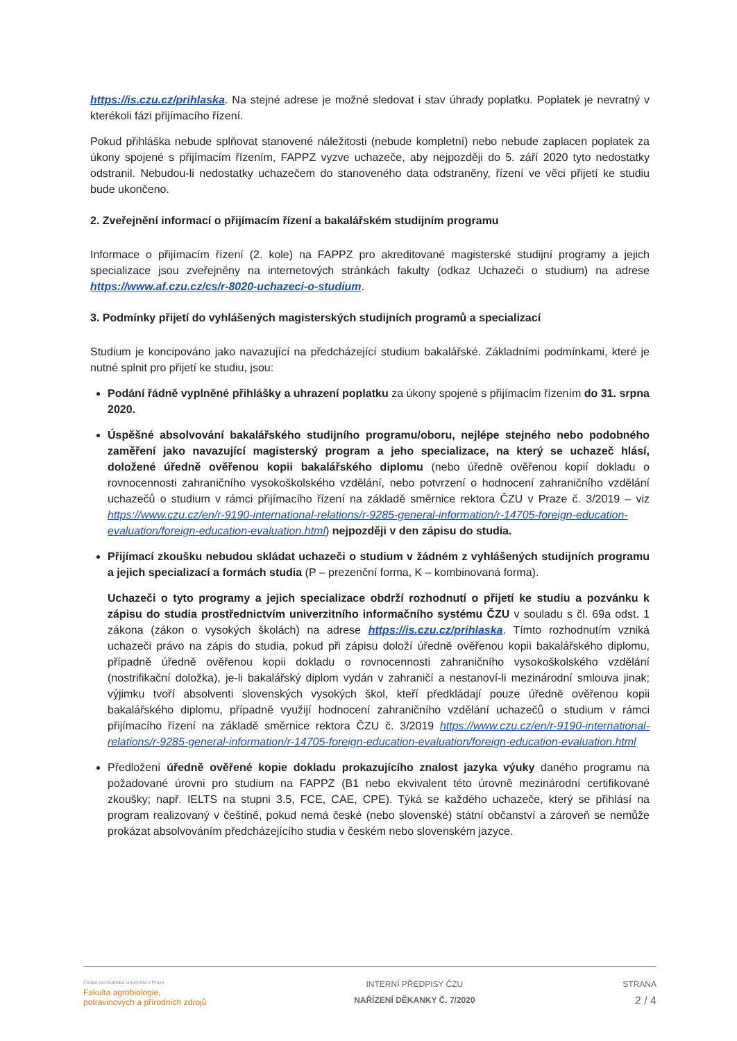https://is.czu.cz/prihlaska. Na stejné adrese je možné sledovat i stav úhrady poplatku. Poplatek je nevratný v kterékoli fázi přijímacího řízení.
Pokud přihláška nebude splňovat stanovené náležitosti (nebude kompletní) nebo nebude zaplacen poplatek za úkony spojené s přijímacím řízením, FAPPZ vyzve uchazeče, aby nejpozději do 5. září 2020 tyto nedostatky odstranil. Nebudou-li nedostatky uchazečem do stanoveného data odstraněny, řízení ve věci přijetí ke studiu bude ukončeno.
2. Zveřejnění informací o přijímacím řízení a bakalářském studijním programu
Informace o přijímacím řízení (2. kole) na FAPPZ pro akreditované magisterské studijní programy a jejich specializace jsou zveřejněny na internetových stránkách fakulty (odkaz Uchazeči o studium) na adrese https://www.af.czu.cz/cs/r-8020-uchazeci-o-studium.
3. Podmínky přijetí do vyhlášených magisterských studijních programů a specializací
Studium je koncipováno jako navazující na předcházející studium bakalářské. Základními podmínkami, které je nutné splnit pro přijetí ke studiu, jsou:
Podání řádně vyplněné přihlášky a uhrazení poplatku za úkony spojené s přijímacím řízením do 31. srpna 2020.
Úspěšné absolvování bakalářského studijního programu/oboru, nejlépe stejného nebo podobného zaměření jako navazující magisterský program a jeho specializace, na který se uchazeč hlásí, doložené úředně ověřenou kopii bakalářského diplomu (nebo úředně ověřenou kopií dokladu o rovnocennosti zahraničního vysokoškolského vzdělání, nebo potvrzení o hodnocení zahraničního vzdělání uchazečů o studium v rámci přijímacího řízení na základě směrnice rektora ČZU v Praze č. 3/2019 – viz https://www.czu.cz/en/r-9190-international-relations/r-9285-general-information/r-14705-foreign-education-evaluation/foreign-education-evaluation.html) nejpozději v den zápisu do studia.
Přijímací zkoušku nebudou skládat uchazeči o studium v žádném z vyhlášených studijních programu a jejich specializací a formách studia (P – prezenční forma, K – kombinovaná forma).
Uchazeči o tyto programy a jejich specializace obdrží rozhodnutí o přijetí ke studiu a pozvánku k zápisu do studia prostřednictvím univerzitního informačního systému ČZU v souladu s čl. 69a odst. 1 zákona (zákon o vysokých školách) na adrese https://is.czu.cz/prihlaska. Tímto rozhodnutím vzniká uchazeči právo na zápis do studia, pokud při zápisu doloží úředně ověřenou kopii bakalářského diplomu, případně úředně ověřenou kopii dokladu o rovnocennosti zahraničního vysokoškolského vzdělání (nostrifikační doložka), je-li bakalářský diplom vydán v zahraničí a nestanoví-li mezinárodní smlouva jinak; výjimku tvoří absolventi slovenských vysokých škol, kteří předkládají pouze úředně ověřenou kopii bakalářského diplomu, případně využijí hodnocení zahraničního vzdělání uchazečů o studium v rámci přijímacího řízení na základě směrnice rektora ČZU č. 3/2019 https://www.czu.cz/en/r-9190-international-relations/r-9285-general-information/r-14705-foreign-education-evaluation/foreign-education-evaluation.html
Předložení úředně ověřené kopie dokladu prokazujícího znalost jazyka výuky daného programu na požadované úrovni pro studium na FAPPZ (B1 nebo ekvivalent této úrovně mezinárodní certifikované zkoušky; např. IELTS na stupni 3.5, FCE, CAE, CPE). Týká se každého uchazeče, který se přihlásí na program realizovaný v češtině, pokud nemá české (nebo slovenské) státní občanství a zároveň se nemůže prokázat absolvováním předcházejícího studia v českém nebo slovenském jazyce.
Česká zemědělská univerzita v Praze
Fakulta agrobiologie,
potravinových a přírodních zdrojů
INTERNÍ PŘEDPISY ČZU
NAŘÍZENÍ DĚKANKY Č. 7/2020
STRANA
2 / 4